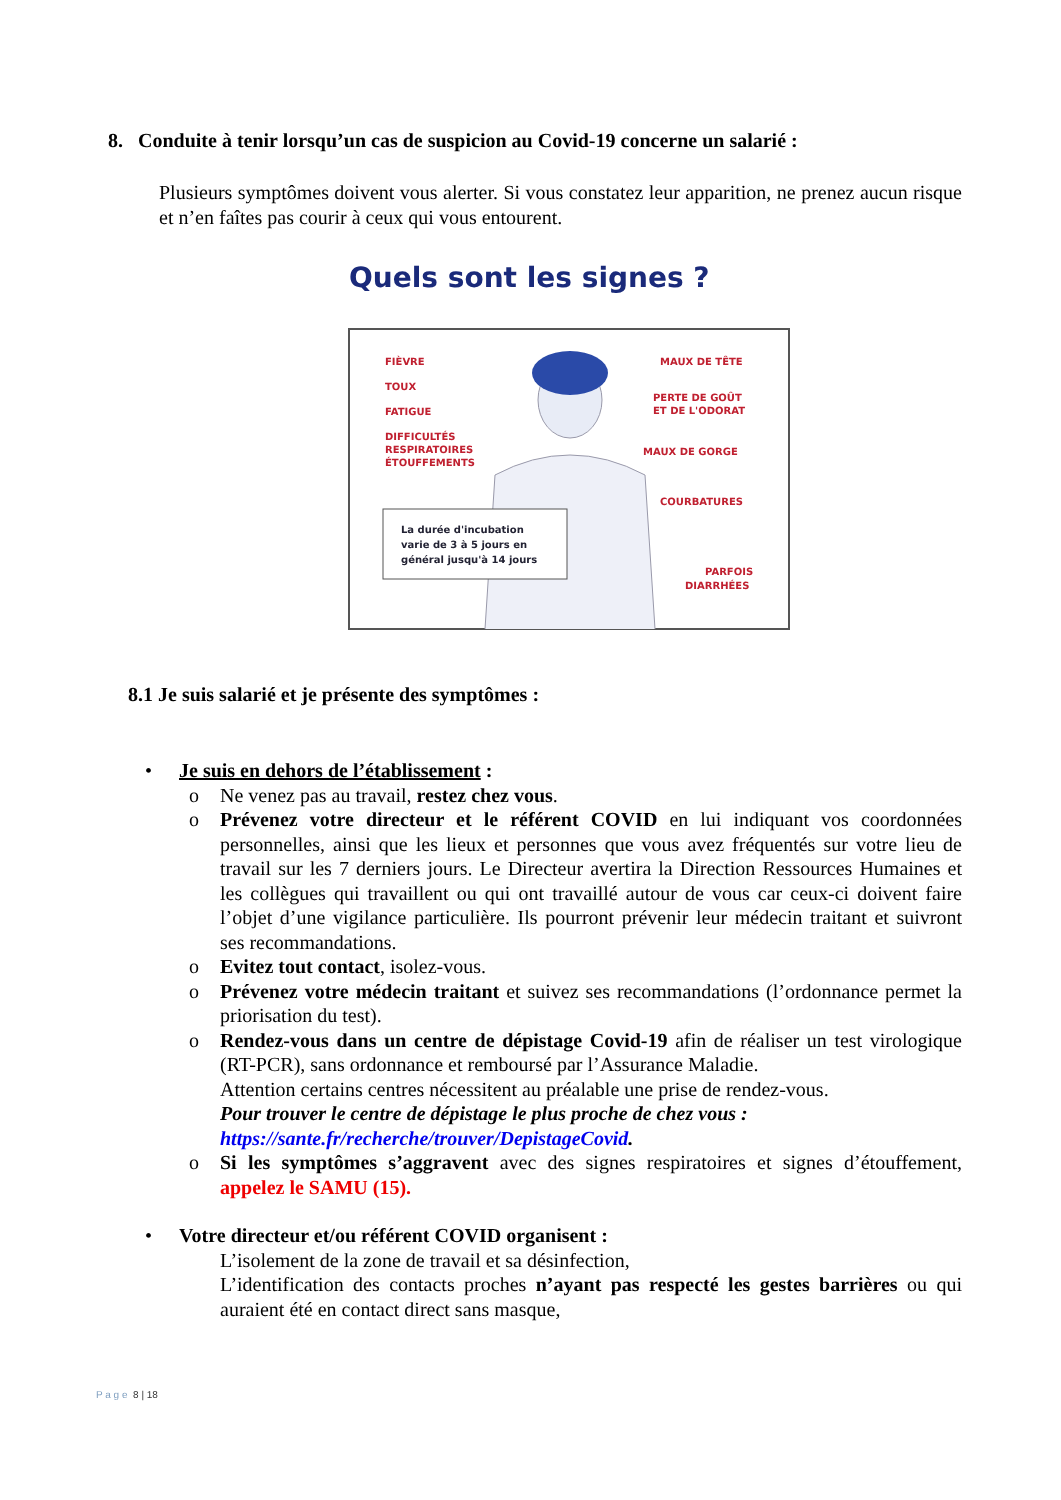8. Conduite à tenir lorsqu’un cas de suspicion au Covid-19 concerne un salarié :
Plusieurs symptômes doivent vous alerter. Si vous constatez leur apparition, ne prenez aucun risque et n’en faîtes pas courir à ceux qui vous entourent.
Quels sont les signes ?
FIÈVRE
TOUX
FATIGUE
DIFFICULTÉS
RESPIRATOIRES
ÉTOUFFEMENTS
MAUX DE TÊTE
PERTE DE GOÛT
ET DE L'ODORAT
MAUX DE GORGE
COURBATURES
PARFOIS
DIARRHÉES
La durée d'incubation
varie de 3 à 5 jours en
général jusqu'à 14 jours
8.1 Je suis salarié et je présente des symptômes :
• Je suis en dehors de l’établissement :
o Ne venez pas au travail, restez chez vous.
o Prévenez votre directeur et le référent COVID en lui indiquant vos coordonnées personnelles, ainsi que les lieux et personnes que vous avez fréquentés sur votre lieu de travail sur les 7 derniers jours. Le Directeur avertira la Direction Ressources Humaines et les collègues qui travaillent ou qui ont travaillé autour de vous car ceux-ci doivent faire l’objet d’une vigilance particulière. Ils pourront prévenir leur médecin traitant et suivront ses recommandations.
o Evitez tout contact, isolez-vous.
o Prévenez votre médecin traitant et suivez ses recommandations (l’ordonnance permet la priorisation du test).
o Rendez-vous dans un centre de dépistage Covid-19 afin de réaliser un test virologique (RT-PCR), sans ordonnance et remboursé par l’Assurance Maladie.
Attention certains centres nécessitent au préalable une prise de rendez-vous.
Pour trouver le centre de dépistage le plus proche de chez vous :
https://sante.fr/recherche/trouver/DepistageCovid.
o Si les symptômes s’aggravent avec des signes respiratoires et signes d’étouffement, appelez le SAMU (15).
• Votre directeur et/ou référent COVID organisent :
L’isolement de la zone de travail et sa désinfection,
L’identification des contacts proches n’ayant pas respecté les gestes barrières ou qui auraient été en contact direct sans masque,
P a g e 8 | 18